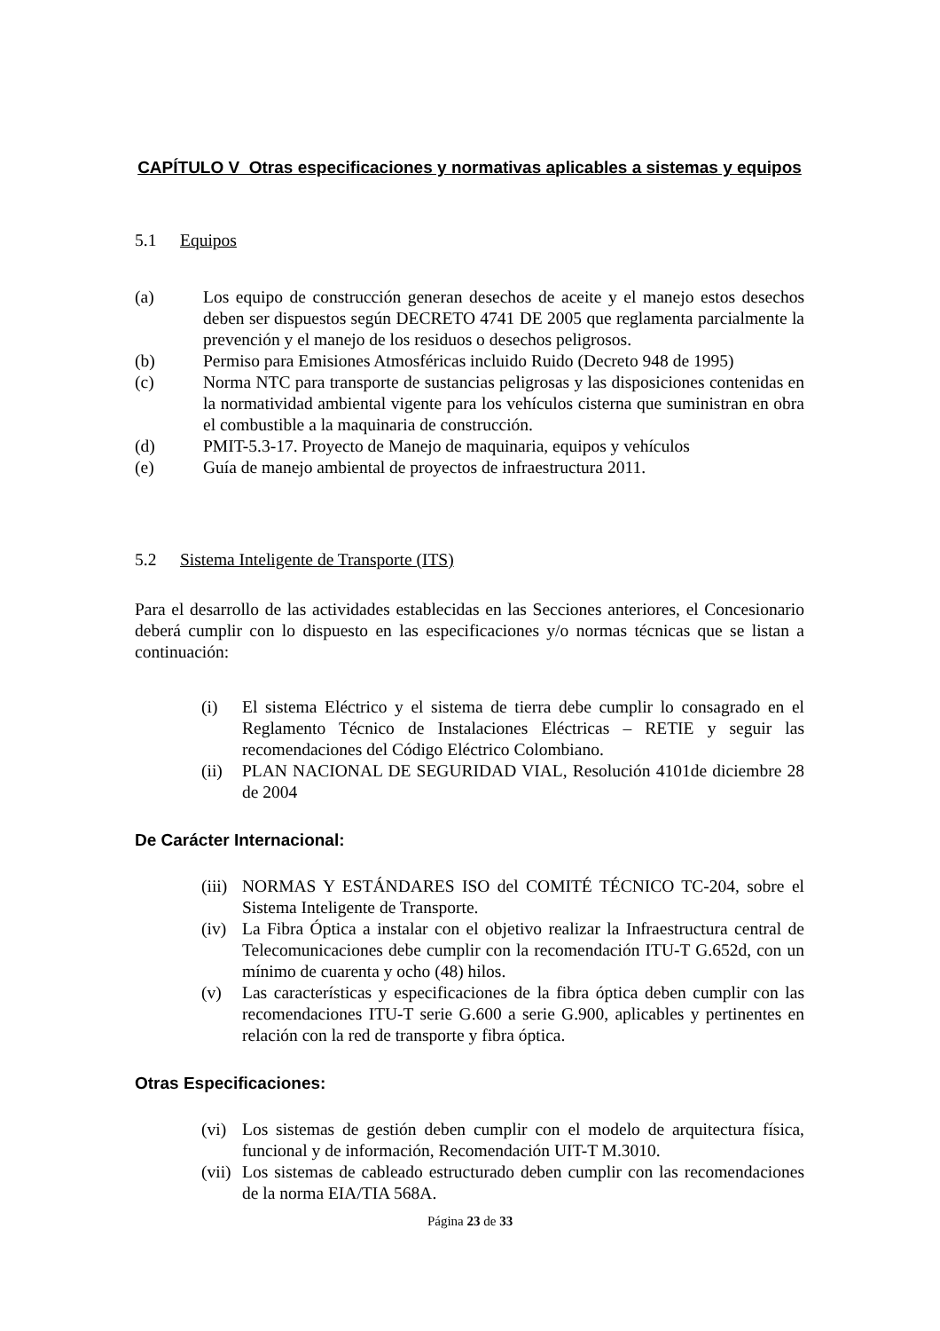CAPÍTULO V Otras especificaciones y normativas aplicables a sistemas y equipos
5.1 Equipos
(a) Los equipo de construcción generan desechos de aceite y el manejo estos desechos deben ser dispuestos según DECRETO 4741 DE 2005 que reglamenta parcialmente la prevención y el manejo de los residuos o desechos peligrosos.
(b) Permiso para Emisiones Atmosféricas incluido Ruido (Decreto 948 de 1995)
(c) Norma NTC para transporte de sustancias peligrosas y las disposiciones contenidas en la normatividad ambiental vigente para los vehículos cisterna que suministran en obra el combustible a la maquinaria de construcción.
(d) PMIT-5.3-17. Proyecto de Manejo de maquinaria, equipos y vehículos
(e) Guía de manejo ambiental de proyectos de infraestructura 2011.
5.2 Sistema Inteligente de Transporte (ITS)
Para el desarrollo de las actividades establecidas en las Secciones anteriores, el Concesionario deberá cumplir con lo dispuesto en las especificaciones y/o normas técnicas que se listan a continuación:
(i) El sistema Eléctrico y el sistema de tierra debe cumplir lo consagrado en el Reglamento Técnico de Instalaciones Eléctricas – RETIE y seguir las recomendaciones del Código Eléctrico Colombiano.
(ii)
PLAN NACIONAL DE SEGURIDAD VIAL, Resolución 4101de diciembre 28 de 2004
De Carácter Internacional:
(iii)
NORMAS Y ESTÁNDARES ISO del COMITÉ TÉCNICO TC-204, sobre el Sistema Inteligente de Transporte.
(iv)
La Fibra Óptica a instalar con el objetivo realizar la Infraestructura central de Telecomunicaciones debe cumplir con la recomendación ITU-T G.652d, con un mínimo de cuarenta y ocho (48) hilos.
(v) Las características y especificaciones de la fibra óptica deben cumplir con las recomendaciones ITU-T serie G.600 a serie G.900, aplicables y pertinentes en relación con la red de transporte y fibra óptica.
Otras Especificaciones:
(vi)
Los sistemas de gestión deben cumplir con el modelo de arquitectura física, funcional y de información, Recomendación UIT-T M.3010.
(vii)
Los sistemas de cableado estructurado deben cumplir con las recomendaciones de la norma EIA/TIA 568A.
Página 23 de 33